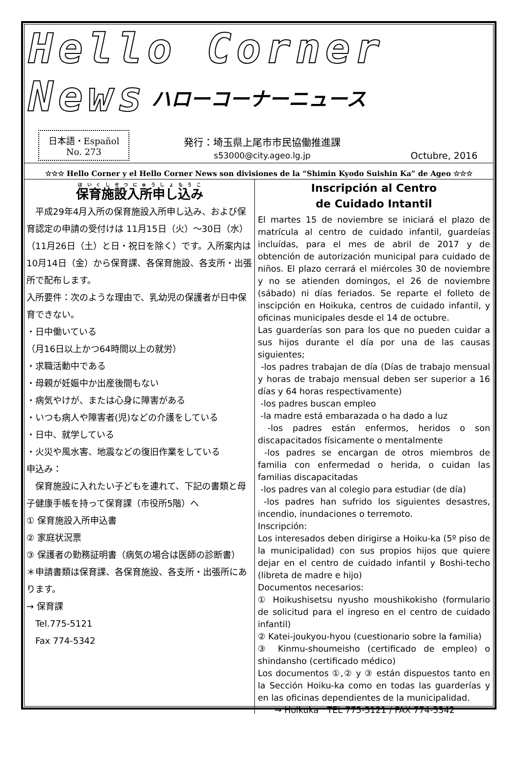Hello Corner News
ハローコーナーニュース
日本語・Español
No. 273
発行：埼玉県上尾市市民協働推進課
s53000@city.ageo.lg.jp
Octubre, 2016
☆☆☆ Hello Corner y el Hello Corner News son divisiones de la “Shimin Kyodo Suishin Ka” de Ageo ☆☆☆
保育施設入所申し込み
　平成29年4月入所の保育施設入所申し込み、および保育認定の申請の受付けは 11月15日（火）～30日（水）（11月26日（土）と日・祝日を除く）です。入所案内は 10月14日（金）から保育課、各保育施設、各支所・出張所で配布します。
入所要件：次のような理由で、乳幼児の保護者が日中保育できない。
・日中働いている
（月16日以上かつ64時間以上の就労）
・求職活動中である
・母親が妊娠中か出産後間もない
・病気やけが、または心身に障害がある
・いつも病人や障害者(児)などの介護をしている
・日中、就学している
・火災や風水害、地震などの復旧作業をしている
申込み：
　保育施設に入れたい子どもを連れて、下記の書類と母子健康手帳を持って保育課（市役所5階）へ
① 保育施設入所申込書
② 家庭状況票
③ 保護者の勤務証明書（病気の場合は医師の診断書）
＊申請書類は保育課、各保育施設、各支所・出張所にあります。
→ 保育課
　Tel.775-5121
　Fax 774-5342
Inscripción al Centro
de Cuidado Intantil
El martes 15 de noviembre se iniciará el plazo de matrícula al centro de cuidado infantil, guardeías incluídas, para el mes de abril de 2017 y de obtención de autorización municipal para cuidado de niños. El plazo cerrará el miércoles 30 de noviembre y no se atienden domingos, el 26 de noviembre (sábado) ni días feriados. Se reparte el folleto de inscipción en Hoikuka, centros de cuidado infantil, y oficinas municipales desde el 14 de octubre.
Las guarderías son para los que no pueden cuidar a sus hijos durante el día por una de las causas siguientes;
-los padres trabajan de día (Días de trabajo mensual y horas de trabajo mensual deben ser superior a 16 días y 64 horas respectivamente)
-los padres buscan empleo
-la madre está embarazada o ha dado a luz
-los padres están enfermos, heridos o son discapacitados físicamente o mentalmente
-los padres se encargan de otros miembros de familia con enfermedad o herida, o cuidan las familias discapacitadas
-los padres van al colegio para estudiar (de día)
-los padres han sufrido los siguientes desastres, incendio, inundaciones o terremoto.
Inscripción:
Los interesados deben dirigirse a Hoiku-ka (5º piso de la municipalidad) con sus propios hijos que quiere dejar en el centro de cuidado infantil y Boshi-techo (libreta de madre e hijo)
Documentos necesarios:
① Hoikushisetsu nyusho moushikokisho (formulario de solicitud para el ingreso en el centro de cuidado infantil)
② Katei-joukyou-hyou (cuestionario sobre la familia)
③ Kinmu-shoumeisho (certificado de empleo) o shindansho (certificado médico)
Los documentos ①,② y ③ están dispuestos tanto en la Sección Hoiku-ka como en todas las guarderías y en las oficinas dependientes de la municipalidad.
　　→ Hoikuka　TEL 775-5121 / FAX 774-5342